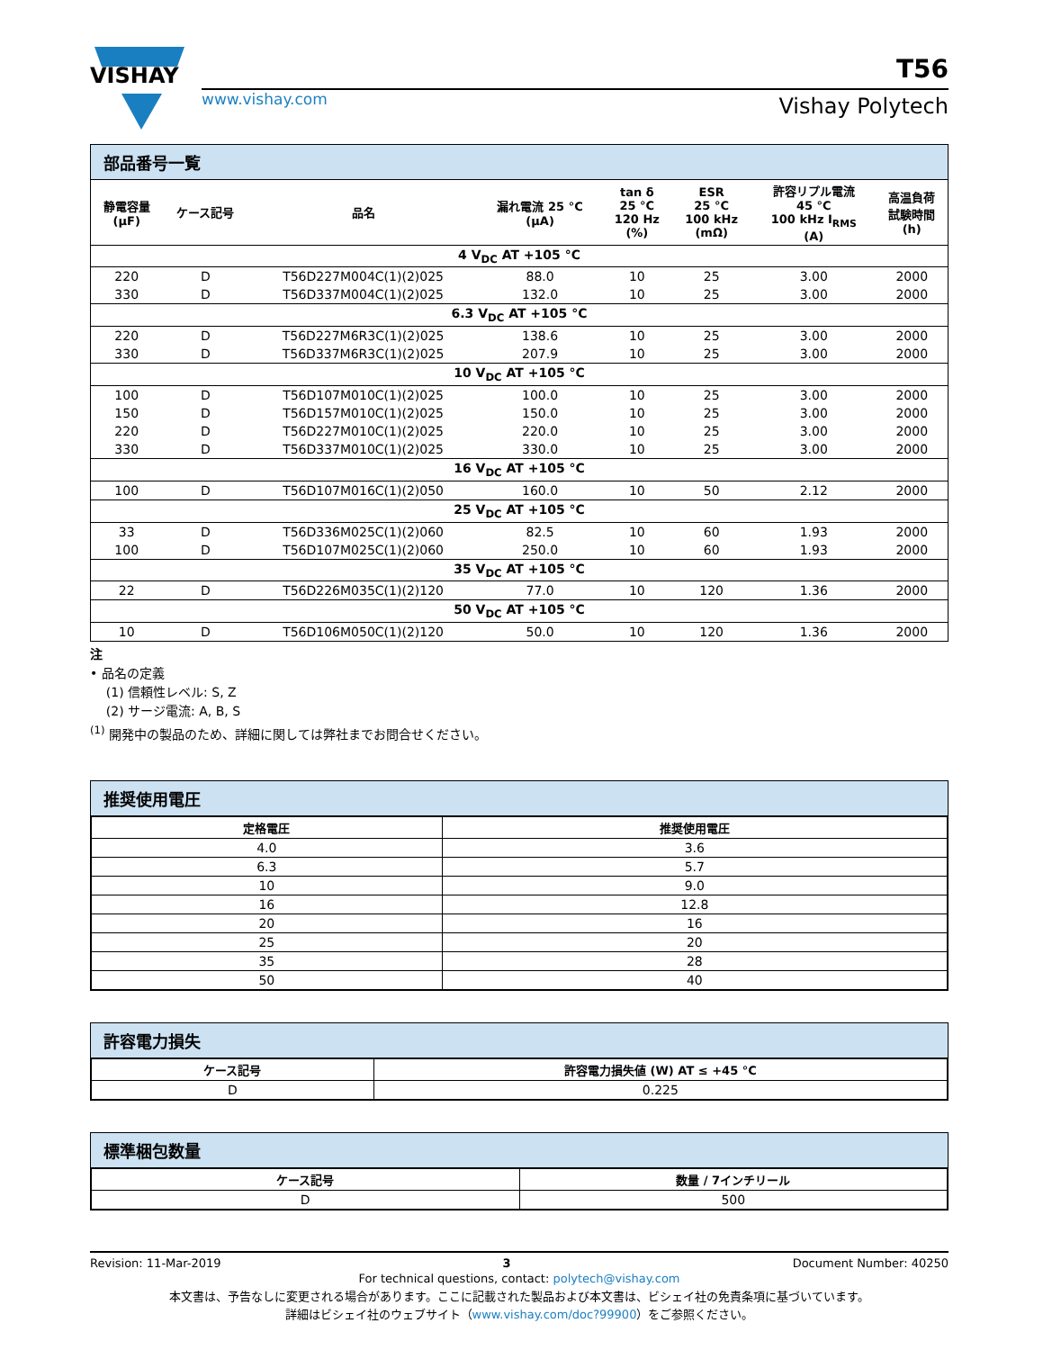VISHAY
www.vishay.com
T56
Vishay Polytech
部品番号一覧
| 静電容量 (μF) | ケース記号 | 品名 | 漏れ電流 25 °C (μA) | tan δ 25 °C 120 Hz (%) | ESR 25 °C 100 kHz (mΩ) | 許容リプル電流 45 °C 100 kHz I<sub>RMS</sub> (A) | 高温負荷 試験時間 (h) |
| --- | --- | --- | --- | --- | --- | --- | --- |
| 4 V<sub>DC</sub> AT +105 °C | | | | | | | |
| 220 | D | T56D227M004C(1)(2)025 | 88.0 | 10 | 25 | 3.00 | 2000 |
| 330 | D | T56D337M004C(1)(2)025 | 132.0 | 10 | 25 | 3.00 | 2000 |
| 6.3 V<sub>DC</sub> AT +105 °C | | | | | | | |
| 220 | D | T56D227M6R3C(1)(2)025 | 138.6 | 10 | 25 | 3.00 | 2000 |
| 330 | D | T56D337M6R3C(1)(2)025 | 207.9 | 10 | 25 | 3.00 | 2000 |
| 10 V<sub>DC</sub> AT +105 °C | | | | | | | |
| 100 | D | T56D107M010C(1)(2)025 | 100.0 | 10 | 25 | 3.00 | 2000 |
| 150 | D | T56D157M010C(1)(2)025 | 150.0 | 10 | 25 | 3.00 | 2000 |
| 220 | D | T56D227M010C(1)(2)025 | 220.0 | 10 | 25 | 3.00 | 2000 |
| 330 | D | T56D337M010C(1)(2)025 | 330.0 | 10 | 25 | 3.00 | 2000 |
| 16 V<sub>DC</sub> AT +105 °C | | | | | | | |
| 100 | D | T56D107M016C(1)(2)050 | 160.0 | 10 | 50 | 2.12 | 2000 |
| 25 V<sub>DC</sub> AT +105 °C | | | | | | | |
| 33 | D | T56D336M025C(1)(2)060 | 82.5 | 10 | 60 | 1.93 | 2000 |
| 100 | D | T56D107M025C(1)(2)060 | 250.0 | 10 | 60 | 1.93 | 2000 |
| 35 V<sub>DC</sub> AT +105 °C | | | | | | | |
| 22 | D | T56D226M035C(1)(2)120 | 77.0 | 10 | 120 | 1.36 | 2000 |
| 50 V<sub>DC</sub> AT +105 °C | | | | | | | |
| 10 | D | T56D106M050C(1)(2)120 | 50.0 | 10 | 120 | 1.36 | 2000 |
注
• 品名の定義
(1) 信頼性レベル: S, Z
(2) サージ電流: A, B, S
<sup>(1)</sup> 開発中の製品のため、詳細に関しては弊社までお問合せください。
推奨使用電圧
| 定格電圧 | 推奨使用電圧 |
| --- | --- |
| 4.0 | 3.6 |
| 6.3 | 5.7 |
| 10 | 9.0 |
| 16 | 12.8 |
| 20 | 16 |
| 25 | 20 |
| 35 | 28 |
| 50 | 40 |
許容電力損失
| ケース記号 | 許容電力損失値 (W) AT ≤ +45 °C |
| --- | --- |
| D | 0.225 |
標準梱包数量
| ケース記号 | 数量 / 7インチリール |
| --- | --- |
| D | 500 |
Revision: 11-Mar-2019 3 Document Number: 40250
For technical questions, contact: polytech@vishay.com
本文書は、予告なしに変更される場合があります。ここに記載された製品および本文書は、ビシェイ社の免責条項に基づいています。
詳細はビシェイ社のウェブサイト（www.vishay.com/doc?99900）をご参照ください。